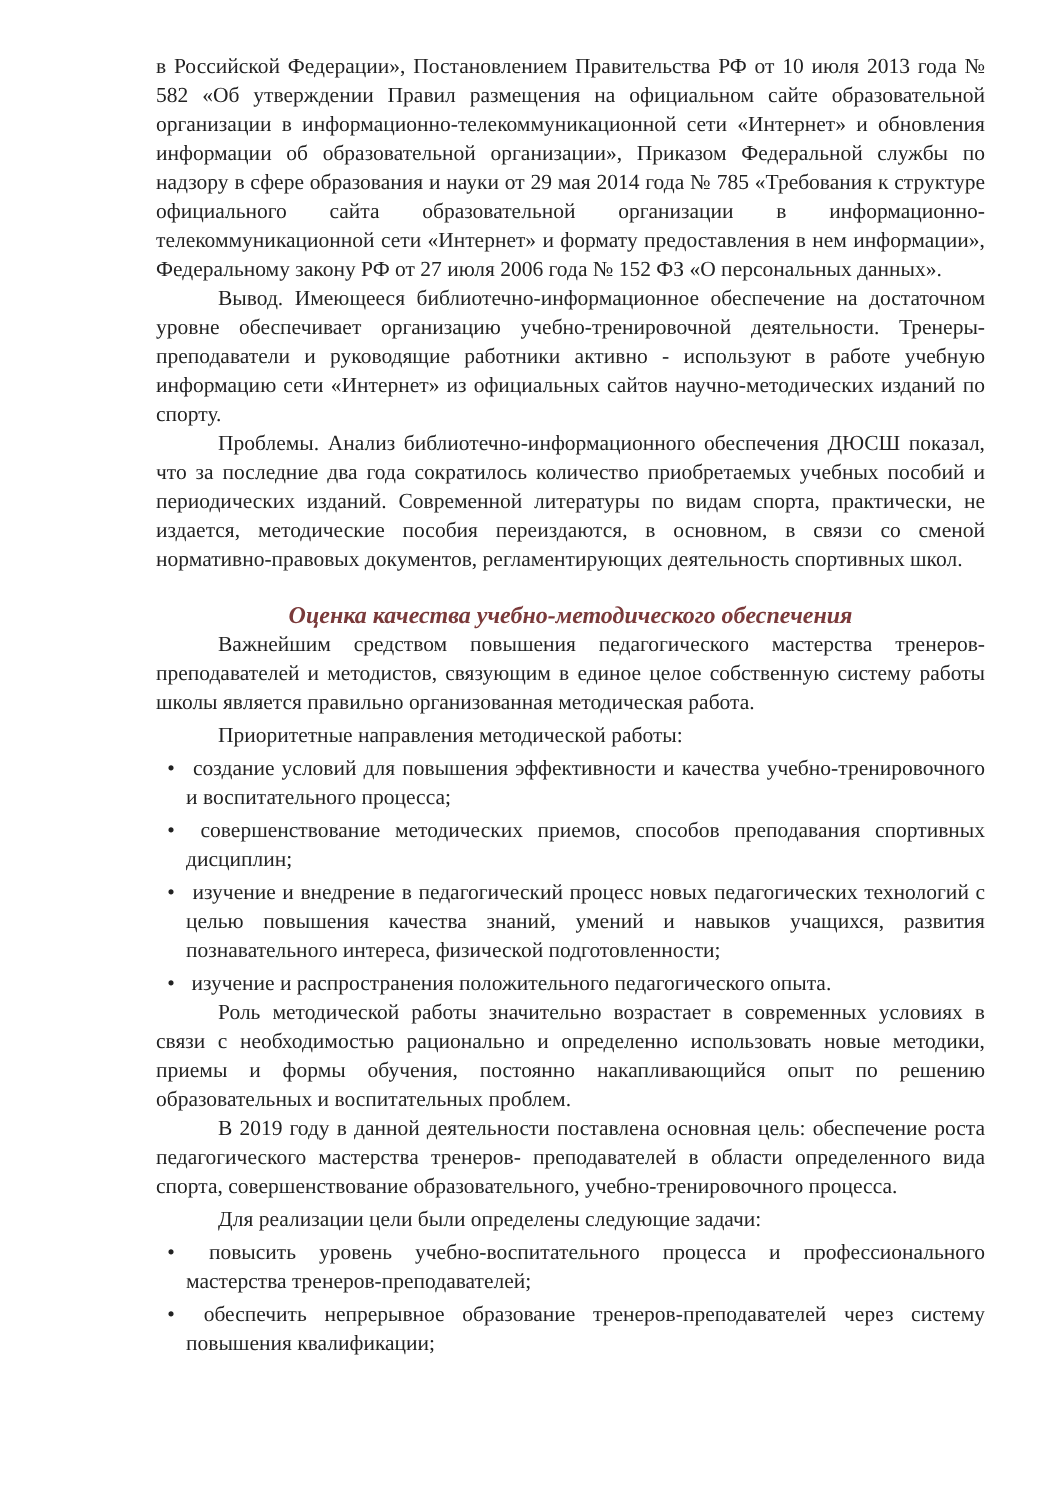в Российской Федерации», Постановлением Правительства РФ от 10 июля 2013 года № 582 «Об утверждении Правил размещения на официальном сайте образовательной организации в информационно-телекоммуникационной сети «Интернет» и обновления информации об образовательной организации», Приказом Федеральной службы по надзору в сфере образования и науки от 29 мая 2014 года № 785 «Требования к структуре официального сайта образовательной организации в информационно-телекоммуникационной сети «Интернет» и формату предоставления в нем информации», Федеральному закону РФ от 27 июля 2006 года № 152 ФЗ «О персональных данных».
Вывод. Имеющееся библиотечно-информационное обеспечение на достаточном уровне обеспечивает организацию учебно-тренировочной деятельности. Тренеры-преподаватели и руководящие работники активно - используют в работе учебную информацию сети «Интернет» из официальных сайтов научно-методических изданий по спорту.
Проблемы. Анализ библиотечно-информационного обеспечения ДЮСШ показал, что за последние два года сократилось количество приобретаемых учебных пособий и периодических изданий. Современной литературы по видам спорта, практически, не издается, методические пособия переиздаются, в основном, в связи со сменой нормативно-правовых документов, регламентирующих деятельность спортивных школ.
Оценка качества учебно-методического обеспечения
Важнейшим средством повышения педагогического мастерства тренеров-преподавателей и методистов, связующим в единое целое собственную систему работы школы является правильно организованная методическая работа.
Приоритетные направления методической работы:
• создание условий для повышения эффективности и качества учебно-тренировочного и воспитательного процесса;
• совершенствование методических приемов, способов преподавания спортивных дисциплин;
• изучение и внедрение в педагогический процесс новых педагогических технологий с целью повышения качества знаний, умений и навыков учащихся, развития познавательного интереса, физической подготовленности;
• изучение и распространения положительного педагогического опыта.
Роль методической работы значительно возрастает в современных условиях в связи с необходимостью рационально и определенно использовать новые методики, приемы и формы обучения, постоянно накапливающийся опыт по решению образовательных и воспитательных проблем.
В 2019 году в данной деятельности поставлена основная цель: обеспечение роста педагогического мастерства тренеров- преподавателей в области определенного вида спорта, совершенствование образовательного, учебно-тренировочного процесса.
Для реализации цели были определены следующие задачи:
• повысить уровень учебно-воспитательного процесса и профессионального мастерства тренеров-преподавателей;
• обеспечить непрерывное образование тренеров-преподавателей через систему повышения квалификации;